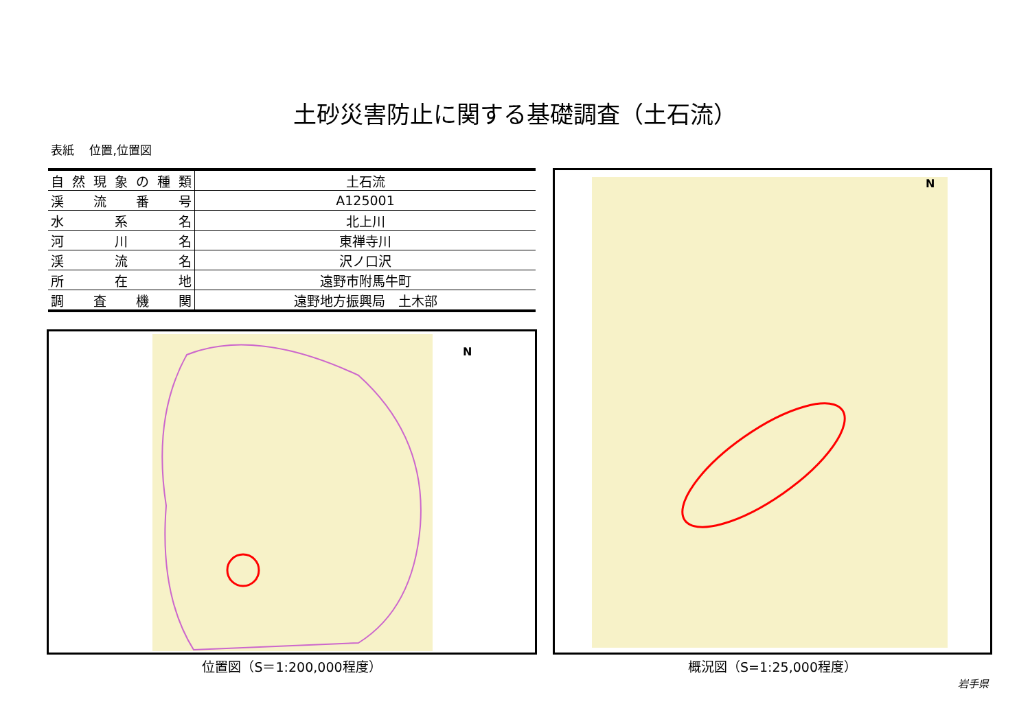土砂災害防止に関する基礎調査（土石流）
表紙　 位置,位置図
| 自然現象の種類 | 土石流 |
| 渓流番号 | A125001 |
| 水系名 | 北上川 |
| 河川名 | 東禅寺川 |
| 渓流名 | 沢ノ口沢 |
| 所在地 | 遠野市附馬牛町 |
| 調査機関 | 遠野地方振興局 土木部 |
N
位置図（S＝1:200,000程度）
N
概況図（S=1:25,000程度）
岩手県